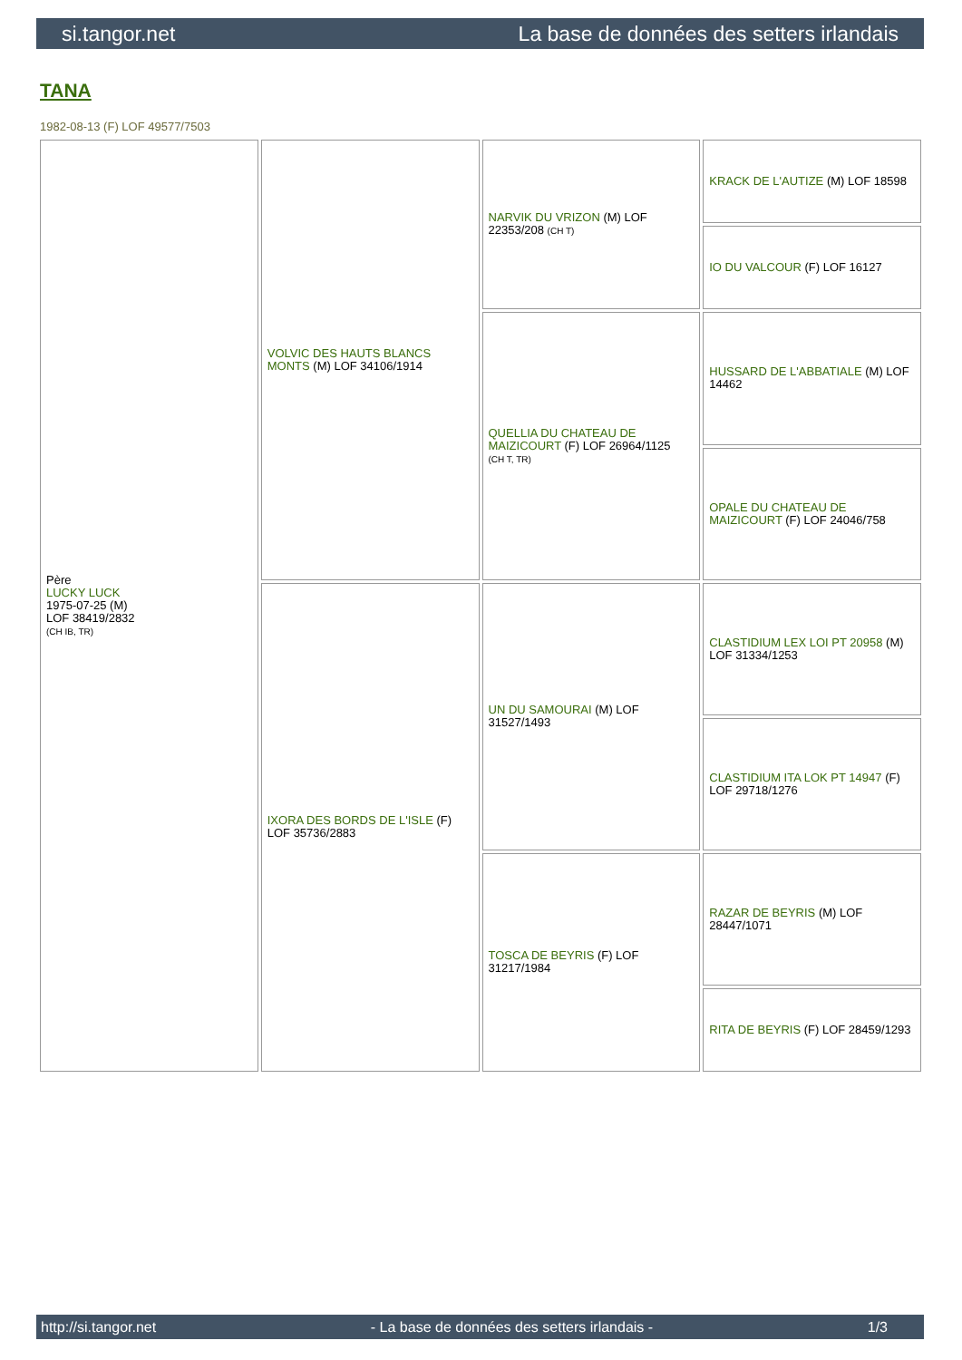si.tangor.net La base de données des setters irlandais
TANA
1982-08-13 (F) LOF 49577/7503
| Père LUCKY LUCK 1975-07-25 (M) LOF 38419/2832 (CH IB, TR) | VOLVIC DES HAUTS BLANCS MONTS (M) LOF 34106/1914 | NARVIK DU VRIZON (M) LOF 22353/208 (CH T) | KRACK DE L'AUTIZE (M) LOF 18598 |
| | | | IO DU VALCOUR (F) LOF 16127 |
| | | QUELLIA DU CHATEAU DE MAIZICOURT (F) LOF 26964/1125 (CH T, TR) | HUSSARD DE L'ABBATIALE (M) LOF 14462 |
| | | | OPALE DU CHATEAU DE MAIZICOURT (F) LOF 24046/758 |
| | IXORA DES BORDS DE L'ISLE (F) LOF 35736/2883 | UN DU SAMOURAI (M) LOF 31527/1493 | CLASTIDIUM LEX LOI PT 20958 (M) LOF 31334/1253 |
| | | | CLASTIDIUM ITA LOK PT 14947 (F) LOF 29718/1276 |
| | | TOSCA DE BEYRIS (F) LOF 31217/1984 | RAZAR DE BEYRIS (M) LOF 28447/1071 |
| | | | RITA DE BEYRIS (F) LOF 28459/1293 |
http://si.tangor.net - La base de données des setters irlandais - 1/3